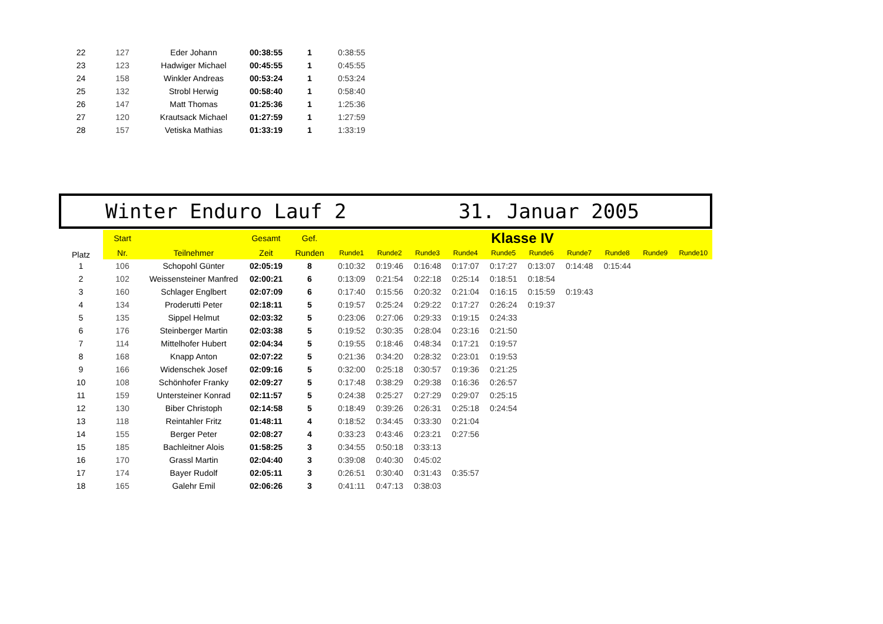| 22 | 127 | Eder Johann | 00:38:55 | 1 | 0:38:55 |
| 23 | 123 | Hadwiger Michael | 00:45:55 | 1 | 0:45:55 |
| 24 | 158 | Winkler Andreas | 00:53:24 | 1 | 0:53:24 |
| 25 | 132 | Strobl Herwig | 00:58:40 | 1 | 0:58:40 |
| 26 | 147 | Matt Thomas | 01:25:36 | 1 | 1:25:36 |
| 27 | 120 | Krautsack Michael | 01:27:59 | 1 | 1:27:59 |
| 28 | 157 | Vetiska Mathias | 01:33:19 | 1 | 1:33:19 |
Winter Enduro Lauf 2 31. Januar 2005
| Platz | Start | | Gesamt | Gef. | Klasse IV | | | | | | | | | |
| --- | --- | --- | --- | --- | --- | --- | --- | --- | --- | --- | --- | --- | --- | --- |
| | Nr. | Teilnehmer | Zeit | Runden | Runde1 | Runde2 | Runde3 | Runde4 | Runde5 | Runde6 | Runde7 | Runde8 | Runde9 | Runde10 |
| 1 | 106 | Schopohl Günter | 02:05:19 | 8 | 0:10:32 | 0:19:46 | 0:16:48 | 0:17:07 | 0:17:27 | 0:13:07 | 0:14:48 | 0:15:44 | | |
| 2 | 102 | Weissensteiner Manfred | 02:00:21 | 6 | 0:13:09 | 0:21:54 | 0:22:18 | 0:25:14 | 0:18:51 | 0:18:54 | | | | |
| 3 | 160 | Schlager Englbert | 02:07:09 | 6 | 0:17:40 | 0:15:56 | 0:20:32 | 0:21:04 | 0:16:15 | 0:15:59 | 0:19:43 | | | |
| 4 | 134 | Proderutti Peter | 02:18:11 | 5 | 0:19:57 | 0:25:24 | 0:29:22 | 0:17:27 | 0:26:24 | 0:19:37 | | | | |
| 5 | 135 | Sippel Helmut | 02:03:32 | 5 | 0:23:06 | 0:27:06 | 0:29:33 | 0:19:15 | 0:24:33 | | | | | |
| 6 | 176 | Steinberger Martin | 02:03:38 | 5 | 0:19:52 | 0:30:35 | 0:28:04 | 0:23:16 | 0:21:50 | | | | | |
| 7 | 114 | Mittelhofer Hubert | 02:04:34 | 5 | 0:19:55 | 0:18:46 | 0:48:34 | 0:17:21 | 0:19:57 | | | | | |
| 8 | 168 | Knapp Anton | 02:07:22 | 5 | 0:21:36 | 0:34:20 | 0:28:32 | 0:23:01 | 0:19:53 | | | | | |
| 9 | 166 | Widenschek Josef | 02:09:16 | 5 | 0:32:00 | 0:25:18 | 0:30:57 | 0:19:36 | 0:21:25 | | | | | |
| 10 | 108 | Schönhofer Franky | 02:09:27 | 5 | 0:17:48 | 0:38:29 | 0:29:38 | 0:16:36 | 0:26:57 | | | | | |
| 11 | 159 | Untersteiner Konrad | 02:11:57 | 5 | 0:24:38 | 0:25:27 | 0:27:29 | 0:29:07 | 0:25:15 | | | | | |
| 12 | 130 | Biber Christoph | 02:14:58 | 5 | 0:18:49 | 0:39:26 | 0:26:31 | 0:25:18 | 0:24:54 | | | | | |
| 13 | 118 | Reintahler Fritz | 01:48:11 | 4 | 0:18:52 | 0:34:45 | 0:33:30 | 0:21:04 | | | | | | |
| 14 | 155 | Berger Peter | 02:08:27 | 4 | 0:33:23 | 0:43:46 | 0:23:21 | 0:27:56 | | | | | | |
| 15 | 185 | Bachleitner Alois | 01:58:25 | 3 | 0:34:55 | 0:50:18 | 0:33:13 | | | | | | | |
| 16 | 170 | Grassl Martin | 02:04:40 | 3 | 0:39:08 | 0:40:30 | 0:45:02 | | | | | | | |
| 17 | 174 | Bayer Rudolf | 02:05:11 | 3 | 0:26:51 | 0:30:40 | 0:31:43 | 0:35:57 | | | | | | |
| 18 | 165 | Galehr Emil | 02:06:26 | 3 | 0:41:11 | 0:47:13 | 0:38:03 | | | | | | | |